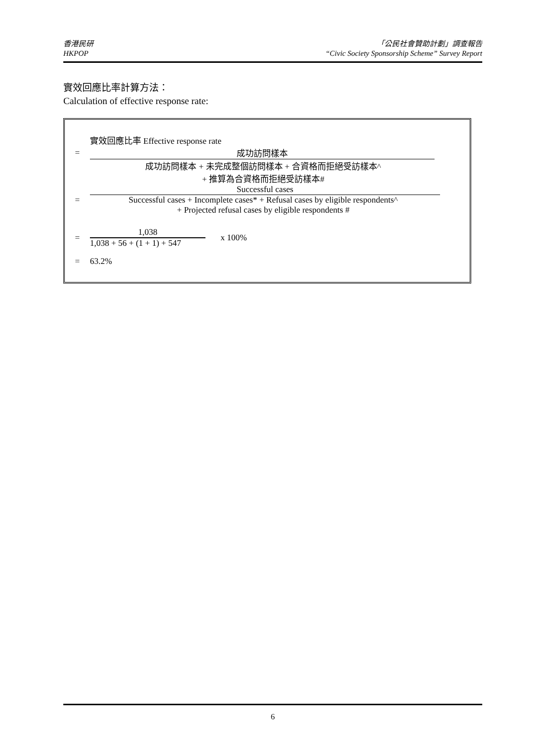香港民研
HKPOP
「公民社會贊助計劃」調查報告
“Civic Society Sponsorship Scheme” Survey Report
實效回應比率計算方法：
Calculation of effective response rate:
實效回應比率 Effective response rate
= 成功訪問樣本
成功訪問樣本 + 未完成整個訪問樣本 + 合資格而拒絕受訪樣本^
+ 推算為合資格而拒絕受訪樣本#
Successful cases
= Successful cases + Incomplete cases* + Refusal cases by eligible respondents^
+ Projected refusal cases by eligible respondents #
=
1,038
1,038 + 56 + (1 + 1) + 547
x 100%
= 63.2%
6